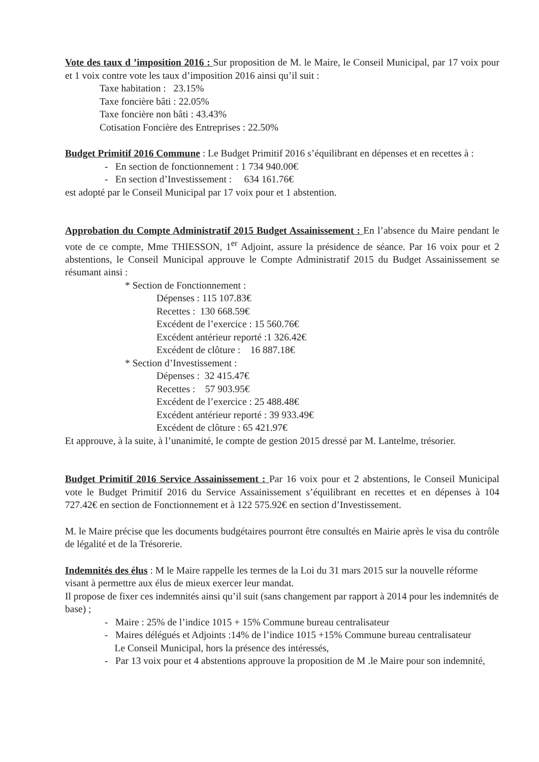Vote des taux d ’imposition 2016 : Sur proposition de M. le Maire, le Conseil Municipal, par 17 voix pour et 1 voix contre vote les taux d’imposition 2016 ainsi qu’il suit :
Taxe habitation : 23.15%
Taxe foncière bâti : 22.05%
Taxe foncière non bâti : 43.43%
Cotisation Foncière des Entreprises : 22.50%
Budget Primitif 2016 Commune : Le Budget Primitif 2016 s’équilibrant en dépenses et en recettes à :
- En section de fonctionnement : 1 734 940.00€
- En section d’Investissement : 634 161.76€
est adopté par le Conseil Municipal par 17 voix pour et 1 abstention.
Approbation du Compte Administratif 2015 Budget Assainissement : En l’absence du Maire pendant le vote de ce compte, Mme THIESSON, 1<sup>er</sup> Adjoint, assure la présidence de séance. Par 16 voix pour et 2 abstentions, le Conseil Municipal approuve le Compte Administratif 2015 du Budget Assainissement se résumant ainsi :
* Section de Fonctionnement :
Dépenses : 115 107.83€
Recettes : 130 668.59€
Excédent de l’exercice : 15 560.76€
Excédent antérieur reporté :1 326.42€
Excédent de clôture : 16 887.18€
* Section d’Investissement :
Dépenses : 32 415.47€
Recettes : 57 903.95€
Excédent de l’exercice : 25 488.48€
Excédent antérieur reporté : 39 933.49€
Excédent de clôture : 65 421.97€
Et approuve, à la suite, à l’unanimité, le compte de gestion 2015 dressé par M. Lantelme, trésorier.
Budget Primitif 2016 Service Assainissement : Par 16 voix pour et 2 abstentions, le Conseil Municipal vote le Budget Primitif 2016 du Service Assainissement s’équilibrant en recettes et en dépenses à 104 727.42€ en section de Fonctionnement et à 122 575.92€ en section d’Investissement.
M. le Maire précise que les documents budgétaires pourront être consultés en Mairie après le visa du contrôle de légalité et de la Trésorerie.
Indemnités des élus : M le Maire rappelle les termes de la Loi du 31 mars 2015 sur la nouvelle réforme visant à permettre aux élus de mieux exercer leur mandat.
Il propose de fixer ces indemnités ainsi qu’il suit (sans changement par rapport à 2014 pour les indemnités de base) ;
- Maire : 25% de l’indice 1015 + 15% Commune bureau centralisateur
- Maires délégués et Adjoints :14% de l’indice 1015 +15% Commune bureau centralisateur
Le Conseil Municipal, hors la présence des intéressés,
- Par 13 voix pour et 4 abstentions approuve la proposition de M .le Maire pour son indemnité,